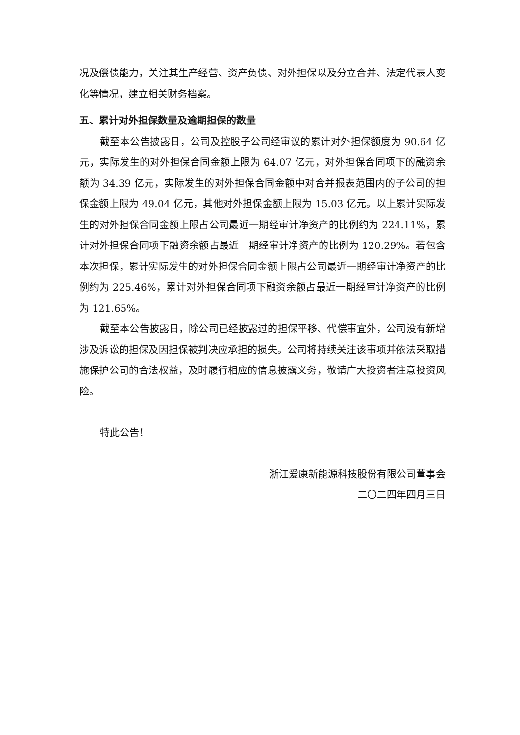况及偿债能力，关注其生产经营、资产负债、对外担保以及分立合并、法定代表人变化等情况，建立相关财务档案。
五、累计对外担保数量及逾期担保的数量
截至本公告披露日，公司及控股子公司经审议的累计对外担保额度为 90.64 亿元，实际发生的对外担保合同金额上限为 64.07 亿元，对外担保合同项下的融资余额为 34.39 亿元，实际发生的对外担保合同金额中对合并报表范围内的子公司的担保金额上限为 49.04 亿元，其他对外担保金额上限为 15.03 亿元。以上累计实际发生的对外担保合同金额上限占公司最近一期经审计净资产的比例约为 224.11%，累计对外担保合同项下融资余额占最近一期经审计净资产的比例为 120.29%。若包含本次担保，累计实际发生的对外担保合同金额上限占公司最近一期经审计净资产的比例约为 225.46%，累计对外担保合同项下融资余额占最近一期经审计净资产的比例为 121.65%。
截至本公告披露日，除公司已经披露过的担保平移、代偿事宜外，公司没有新增涉及诉讼的担保及因担保被判决应承担的损失。公司将持续关注该事项并依法采取措施保护公司的合法权益，及时履行相应的信息披露义务，敬请广大投资者注意投资风险。
特此公告！
浙江爱康新能源科技股份有限公司董事会
二〇二四年四月三日